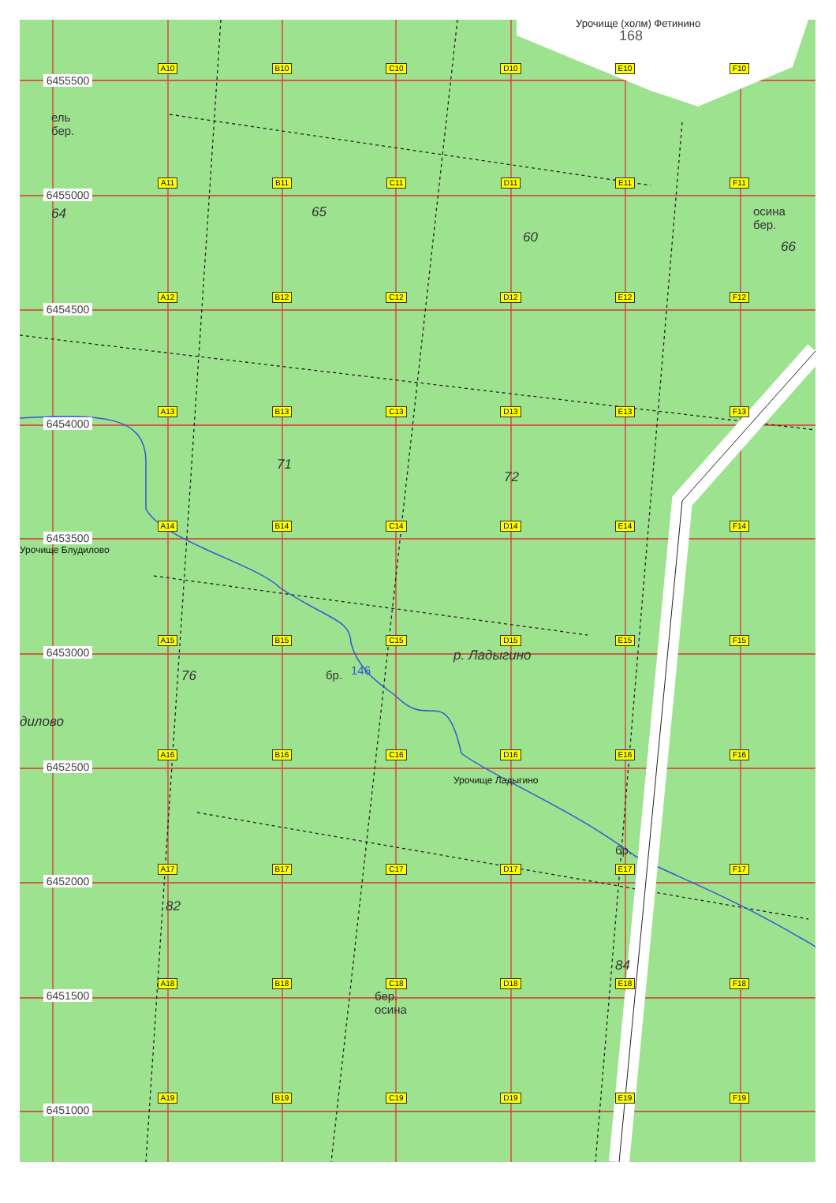Урочище (холм) Фетинино
168
6455500
ель
бер.
A10
B10
C10
D10
E10
F10
6455000
64
A11
B11
65
C11
D11
60
E11
F11
осина
бер.
66
6454500
A12
B12
C12
D12
E12
F12
6454000
A13
B13
71
C13
D13
72
E13
F13
6453500
Урочище Блудилово
A14
B14
C14
D14
E14
F14
6453000
дилово
A15
76
B15
бр.
C15
146
D15
р. Ладыгино
E15
F15
6452500
A16
B16
C16
D16
Урочище Ладыгино
E16
F16
6452000
A17
82
B17
C17
D17
E17
бр.
F17
6451500
A18
B18
C18
бер.
осина
D18
E18
84
F18
6451000
A19
B19
C19
D19
E19
F19